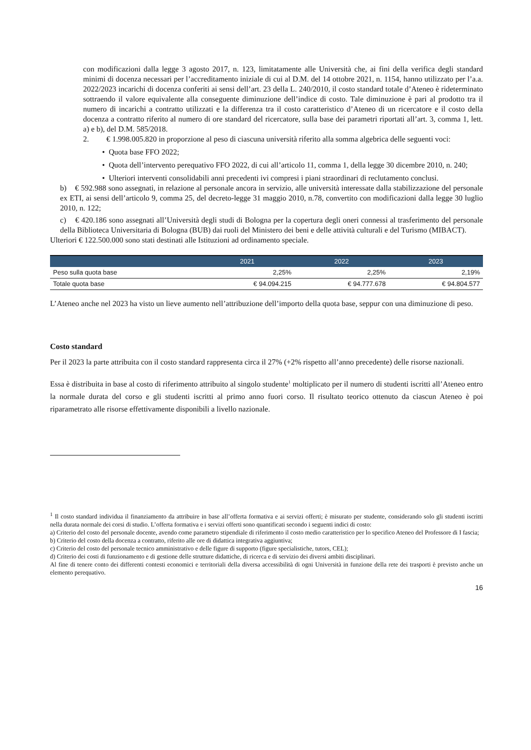con modificazioni dalla legge 3 agosto 2017, n. 123, limitatamente alle Università che, ai fini della verifica degli standard minimi di docenza necessari per l’accreditamento iniziale di cui al D.M. del 14 ottobre 2021, n. 1154, hanno utilizzato per l’a.a. 2022/2023 incarichi di docenza conferiti ai sensi dell’art. 23 della L. 240/2010, il costo standard totale d’Ateneo è rideterminato sottraendo il valore equivalente alla conseguente diminuzione dell’indice di costo. Tale diminuzione è pari al prodotto tra il numero di incarichi a contratto utilizzati e la differenza tra il costo caratteristico d’Ateneo di un ricercatore e il costo della docenza a contratto riferito al numero di ore standard del ricercatore, sulla base dei parametri riportati all’art. 3, comma 1, lett. a) e b), del D.M. 585/2018.
2. € 1.998.005.820 in proporzione al peso di ciascuna università riferito alla somma algebrica delle seguenti voci:
• Quota base FFO 2022;
• Quota dell’intervento perequativo FFO 2022, di cui all’articolo 11, comma 1, della legge 30 dicembre 2010, n. 240;
• Ulteriori interventi consolidabili anni precedenti ivi compresi i piani straordinari di reclutamento conclusi.
b) € 592.988 sono assegnati, in relazione al personale ancora in servizio, alle università interessate dalla stabilizzazione del personale ex ETI, ai sensi dell’articolo 9, comma 25, del decreto-legge 31 maggio 2010, n.78, convertito con modificazioni dalla legge 30 luglio 2010, n. 122;
c) € 420.186 sono assegnati all’Università degli studi di Bologna per la copertura degli oneri connessi al trasferimento del personale della Biblioteca Universitaria di Bologna (BUB) dai ruoli del Ministero dei beni e delle attività culturali e del Turismo (MIBACT).
Ulteriori € 122.500.000 sono stati destinati alle Istituzioni ad ordinamento speciale.
| | 2021 | 2022 | 2023 |
| --- | --- | --- | --- |
| Peso sulla quota base | 2,25% | 2,25% | 2,19% |
| Totale quota base | € 94.094.215 | € 94.777.678 | € 94.804.577 |
L’Ateneo anche nel 2023 ha visto un lieve aumento nell’attribuzione dell’importo della quota base, seppur con una diminuzione di peso.
Costo standard
Per il 2023 la parte attribuita con il costo standard rappresenta circa il 27% (+2% rispetto all’anno precedente) delle risorse nazionali.
Essa è distribuita in base al costo di riferimento attribuito al singolo studente<sup>1</sup> moltiplicato per il numero di studenti iscritti all’Ateneo entro la normale durata del corso e gli studenti iscritti al primo anno fuori corso. Il risultato teorico ottenuto da ciascun Ateneo è poi riparametrato alle risorse effettivamente disponibili a livello nazionale.
<sup>1</sup> Il costo standard individua il finanziamento da attribuire in base all’offerta formativa e ai servizi offerti; è misurato per studente, considerando solo gli studenti iscritti nella durata normale dei corsi di studio. L’offerta formativa e i servizi offerti sono quantificati secondo i seguenti indici di costo:
a) Criterio del costo del personale docente, avendo come parametro stipendiale di riferimento il costo medio caratteristico per lo specifico Ateneo del Professore di I fascia;
b) Criterio del costo della docenza a contratto, riferito alle ore di didattica integrativa aggiuntiva;
c) Criterio del costo del personale tecnico amministrativo e delle figure di supporto (figure specialistiche, tutors, CEL);
d) Criterio dei costi di funzionamento e di gestione delle strutture didattiche, di ricerca e di servizio dei diversi ambiti disciplinari.
Al fine di tenere conto dei differenti contesti economici e territoriali della diversa accessibilità di ogni Università in funzione della rete dei trasporti è previsto anche un elemento perequativo.
16